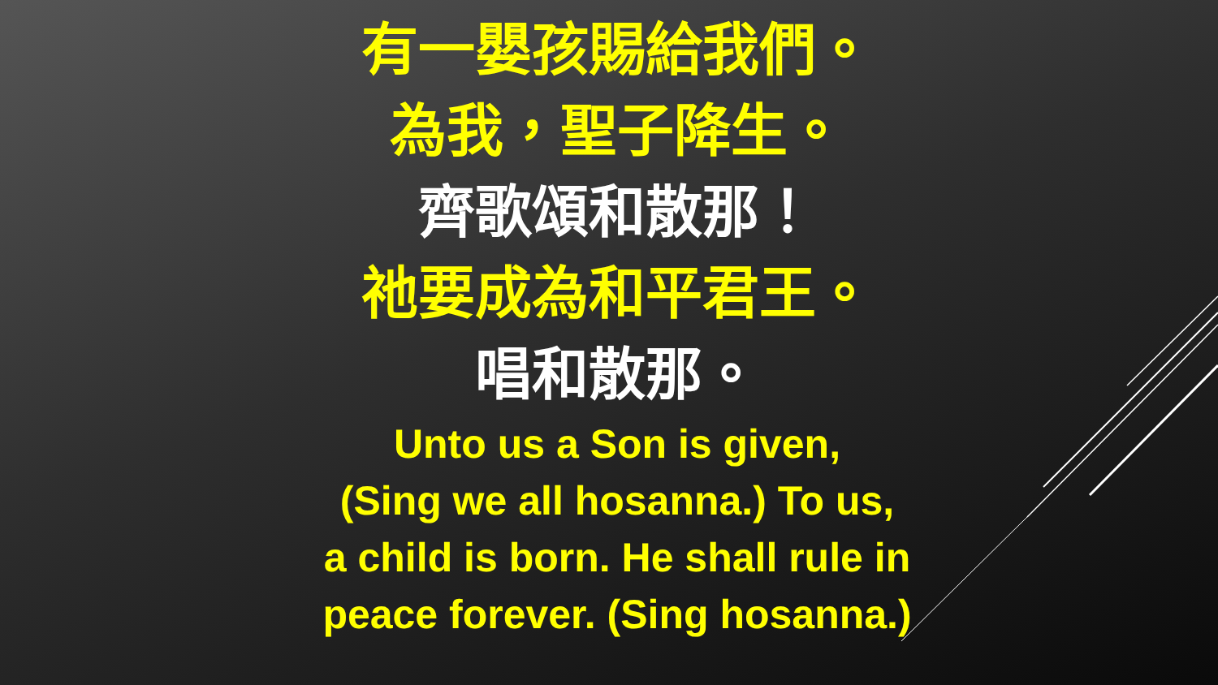有一嬰孩賜給我們。
為我，聖子降生。
齊歌頌和散那！
祂要成為和平君王。
唱和散那。
Unto us a Son is given,
(Sing we all hosanna.) To us,
a child is born. He shall rule in
peace forever. (Sing hosanna.)